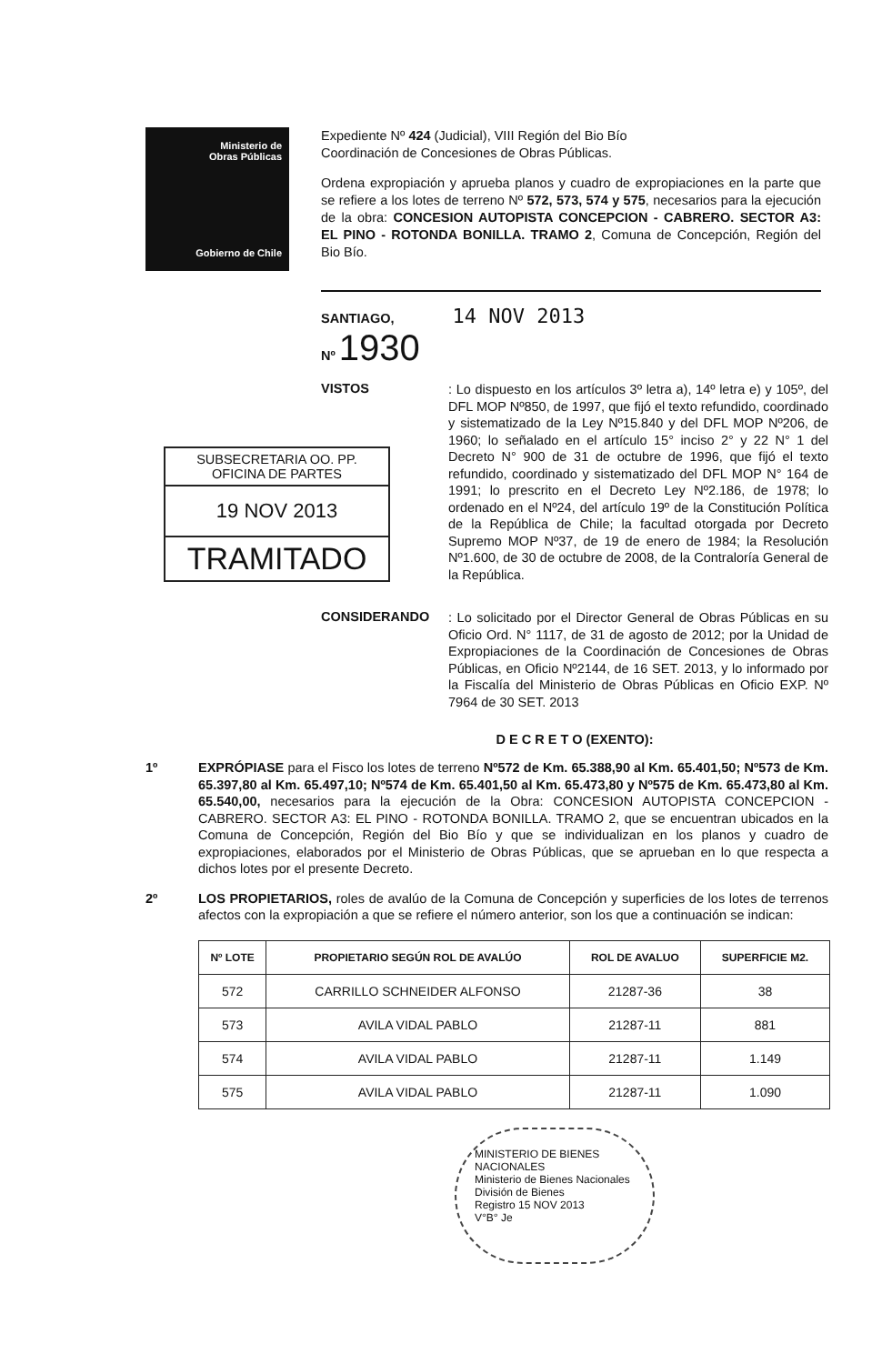Ministerio de
Obras Públicas
Gobierno de Chile
Expediente Nº 424 (Judicial), VIII Región del Bio Bío
Coordinación de Concesiones de Obras Públicas.
Ordena expropiación y aprueba planos y cuadro de expropiaciones en la parte que se refiere a los lotes de terreno Nº 572, 573, 574 y 575, necesarios para la ejecución de la obra: CONCESION AUTOPISTA CONCEPCION - CABRERO. SECTOR A3: EL PINO - ROTONDA BONILLA. TRAMO 2, Comuna de Concepción, Región del Bio Bío.
SANTIAGO, 14 NOV 2013
Nº 1930
VISTOS
: Lo dispuesto en los artículos 3º letra a), 14º letra e) y 105º, del DFL MOP Nº850, de 1997, que fijó el texto refundido, coordinado y sistematizado de la Ley Nº15.840 y del DFL MOP Nº206, de 1960; lo señalado en el artículo 15° inciso 2° y 22 N° 1 del Decreto N° 900 de 31 de octubre de 1996, que fijó el texto refundido, coordinado y sistematizado del DFL MOP N° 164 de 1991; lo prescrito en el Decreto Ley Nº2.186, de 1978; lo ordenado en el Nº24, del artículo 19º de la Constitución Política de la República de Chile; la facultad otorgada por Decreto Supremo MOP Nº37, de 19 de enero de 1984; la Resolución Nº1.600, de 30 de octubre de 2008, de la Contraloría General de la República.
SUBSECRETARIA OO. PP.
OFICINA DE PARTES
19 NOV 2013
TRAMITADO
CONSIDERANDO
: Lo solicitado por el Director General de Obras Públicas en su Oficio Ord. N° 1117, de 31 de agosto de 2012; por la Unidad de Expropiaciones de la Coordinación de Concesiones de Obras Públicas, en Oficio Nº2144, de 16 SET. 2013, y lo informado por la Fiscalía del Ministerio de Obras Públicas en Oficio EXP. Nº 7964 de 30 SET. 2013
D E C R E T O (EXENTO):
1º EXPRÓPIASE para el Fisco los lotes de terreno Nº572 de Km. 65.388,90 al Km. 65.401,50; Nº573 de Km. 65.397,80 al Km. 65.497,10; Nº574 de Km. 65.401,50 al Km. 65.473,80 y Nº575 de Km. 65.473,80 al Km. 65.540,00, necesarios para la ejecución de la Obra: CONCESION AUTOPISTA CONCEPCION - CABRERO. SECTOR A3: EL PINO - ROTONDA BONILLA. TRAMO 2, que se encuentran ubicados en la Comuna de Concepción, Región del Bio Bío y que se individualizan en los planos y cuadro de expropiaciones, elaborados por el Ministerio de Obras Públicas, que se aprueban en lo que respecta a dichos lotes por el presente Decreto.
2º LOS PROPIETARIOS, roles de avalúo de la Comuna de Concepción y superficies de los lotes de terrenos afectos con la expropiación a que se refiere el número anterior, son los que a continuación se indican:
| Nº LOTE | PROPIETARIO SEGÚN ROL DE AVALÚO | ROL DE AVALUO | SUPERFICIE M2. |
| --- | --- | --- | --- |
| 572 | CARRILLO SCHNEIDER ALFONSO | 21287-36 | 38 |
| 573 | AVILA VIDAL PABLO | 21287-11 | 881 |
| 574 | AVILA VIDAL PABLO | 21287-11 | 1.149 |
| 575 | AVILA VIDAL PABLO | 21287-11 | 1.090 |
MINISTERIO DE BIENES NACIONALES
Ministerio de Bienes Nacionales
División de Bienes
Registro 15 NOV 2013
V°B° Je